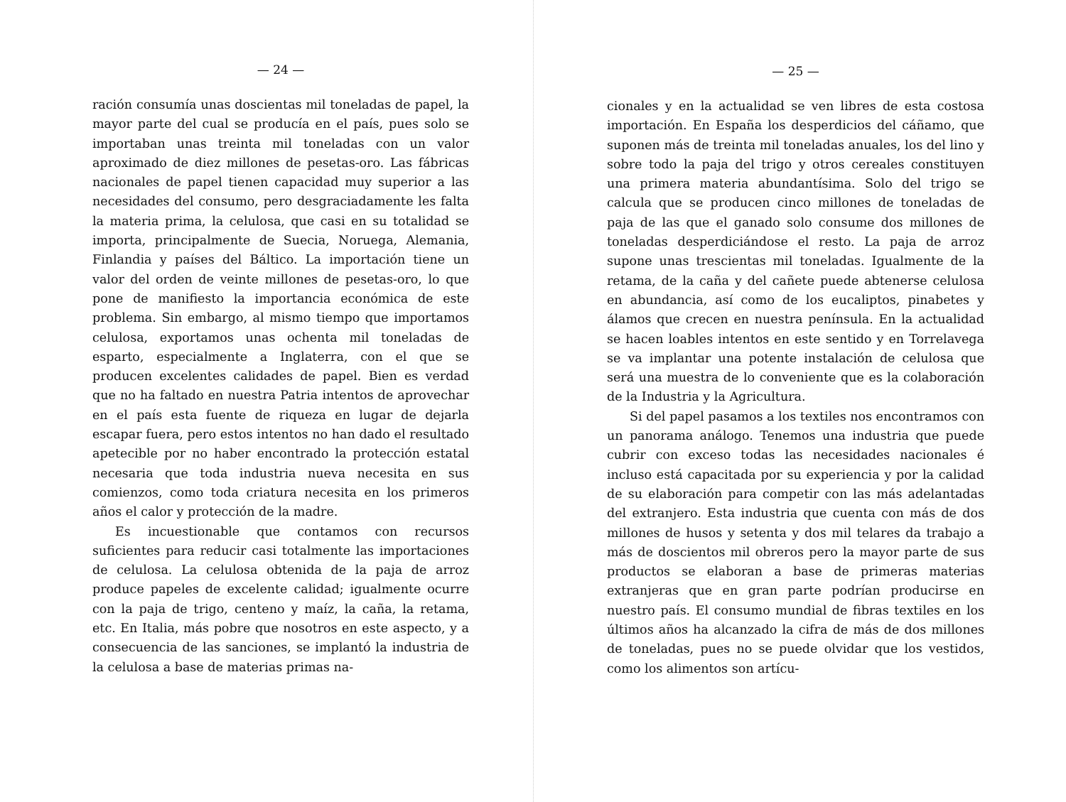— 24 —
ración consumía unas doscientas mil toneladas de papel, la mayor parte del cual se producía en el país, pues solo se importaban unas treinta mil toneladas con un valor aproximado de diez millones de pesetas-oro. Las fábricas nacionales de papel tienen capacidad muy superior a las necesidades del consumo, pero desgraciadamente les falta la materia prima, la celulosa, que casi en su totalidad se importa, principalmente de Suecia, Noruega, Alemania, Finlandia y países del Báltico. La importación tiene un valor del orden de veinte millones de pesetas-oro, lo que pone de manifiesto la importancia económica de este problema. Sin embargo, al mismo tiempo que importamos celulosa, exportamos unas ochenta mil toneladas de esparto, especialmente a Inglaterra, con el que se producen excelentes calidades de papel. Bien es verdad que no ha faltado en nuestra Patria intentos de aprovechar en el país esta fuente de riqueza en lugar de dejarla escapar fuera, pero estos intentos no han dado el resultado apetecible por no haber encontrado la protección estatal necesaria que toda industria nueva necesita en sus comienzos, como toda criatura necesita en los primeros años el calor y protección de la madre.
Es incuestionable que contamos con recursos suficientes para reducir casi totalmente las importaciones de celulosa. La celulosa obtenida de la paja de arroz produce papeles de excelente calidad; igualmente ocurre con la paja de trigo, centeno y maíz, la caña, la retama, etc. En Italia, más pobre que nosotros en este aspecto, y a consecuencia de las sanciones, se implantó la industria de la celulosa a base de materias primas na-
— 25 —
cionales y en la actualidad se ven libres de esta costosa importación. En España los desperdicios del cáñamo, que suponen más de treinta mil toneladas anuales, los del lino y sobre todo la paja del trigo y otros cereales constituyen una primera materia abundantísima. Solo del trigo se calcula que se producen cinco millones de toneladas de paja de las que el ganado solo consume dos millones de toneladas desperdiciándose el resto. La paja de arroz supone unas trescientas mil toneladas. Igualmente de la retama, de la caña y del cañete puede abtenerse celulosa en abundancia, así como de los eucaliptos, pinabetes y álamos que crecen en nuestra península. En la actualidad se hacen loables intentos en este sentido y en Torrelavega se va implantar una potente instalación de celulosa que será una muestra de lo conveniente que es la colaboración de la Industria y la Agricultura.
Si del papel pasamos a los textiles nos encontramos con un panorama análogo. Tenemos una industria que puede cubrir con exceso todas las necesidades nacionales é incluso está capacitada por su experiencia y por la calidad de su elaboración para competir con las más adelantadas del extranjero. Esta industria que cuenta con más de dos millones de husos y setenta y dos mil telares da trabajo a más de doscientos mil obreros pero la mayor parte de sus productos se elaboran a base de primeras materias extranjeras que en gran parte podrían producirse en nuestro país. El consumo mundial de fibras textiles en los últimos años ha alcanzado la cifra de más de dos millones de toneladas, pues no se puede olvidar que los vestidos, como los alimentos son artícu-